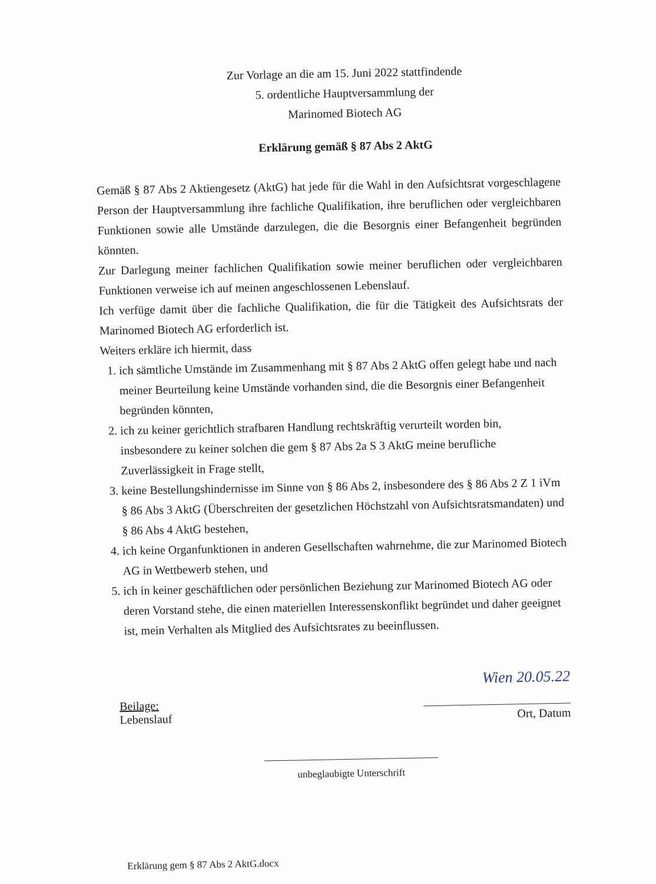Zur Vorlage an die am 15. Juni 2022 stattfindende
5. ordentliche Hauptversammlung der
Marinomed Biotech AG
Erklärung gemäß § 87 Abs 2 AktG
Gemäß § 87 Abs 2 Aktiengesetz (AktG) hat jede für die Wahl in den Aufsichtsrat vorgeschlagene Person der Hauptversammlung ihre fachliche Qualifikation, ihre beruflichen oder vergleichbaren Funktionen sowie alle Umstände darzulegen, die die Besorgnis einer Befangenheit begründen könnten.
Zur Darlegung meiner fachlichen Qualifikation sowie meiner beruflichen oder vergleichbaren Funktionen verweise ich auf meinen angeschlossenen Lebenslauf.
Ich verfüge damit über die fachliche Qualifikation, die für die Tätigkeit des Aufsichtsrats der Marinomed Biotech AG erforderlich ist.
Weiters erkläre ich hiermit, dass
1. ich sämtliche Umstände im Zusammenhang mit § 87 Abs 2 AktG offen gelegt habe und nach meiner Beurteilung keine Umstände vorhanden sind, die die Besorgnis einer Befangenheit begründen könnten,
2. ich zu keiner gerichtlich strafbaren Handlung rechtskräftig verurteilt worden bin, insbesondere zu keiner solchen die gem § 87 Abs 2a S 3 AktG meine berufliche Zuverlässigkeit in Frage stellt,
3. keine Bestellungshindernisse im Sinne von § 86 Abs 2, insbesondere des § 86 Abs 2 Z 1 iVm § 86 Abs 3 AktG (Überschreiten der gesetzlichen Höchstzahl von Aufsichtsratsmandaten) und § 86 Abs 4 AktG bestehen,
4. ich keine Organfunktionen in anderen Gesellschaften wahrnehme, die zur Marinomed Biotech AG in Wettbewerb stehen, und
5. ich in keiner geschäftlichen oder persönlichen Beziehung zur Marinomed Biotech AG oder deren Vorstand stehe, die einen materiellen Interessenskonflikt begründet und daher geeignet ist, mein Verhalten als Mitglied des Aufsichtsrates zu beeinflussen.
Beilage:
Lebenslauf
Wien 20.05.22
Ort, Datum
unbeglaubigte Unterschrift
Erklärung gem § 87 Abs 2 AktG.docx